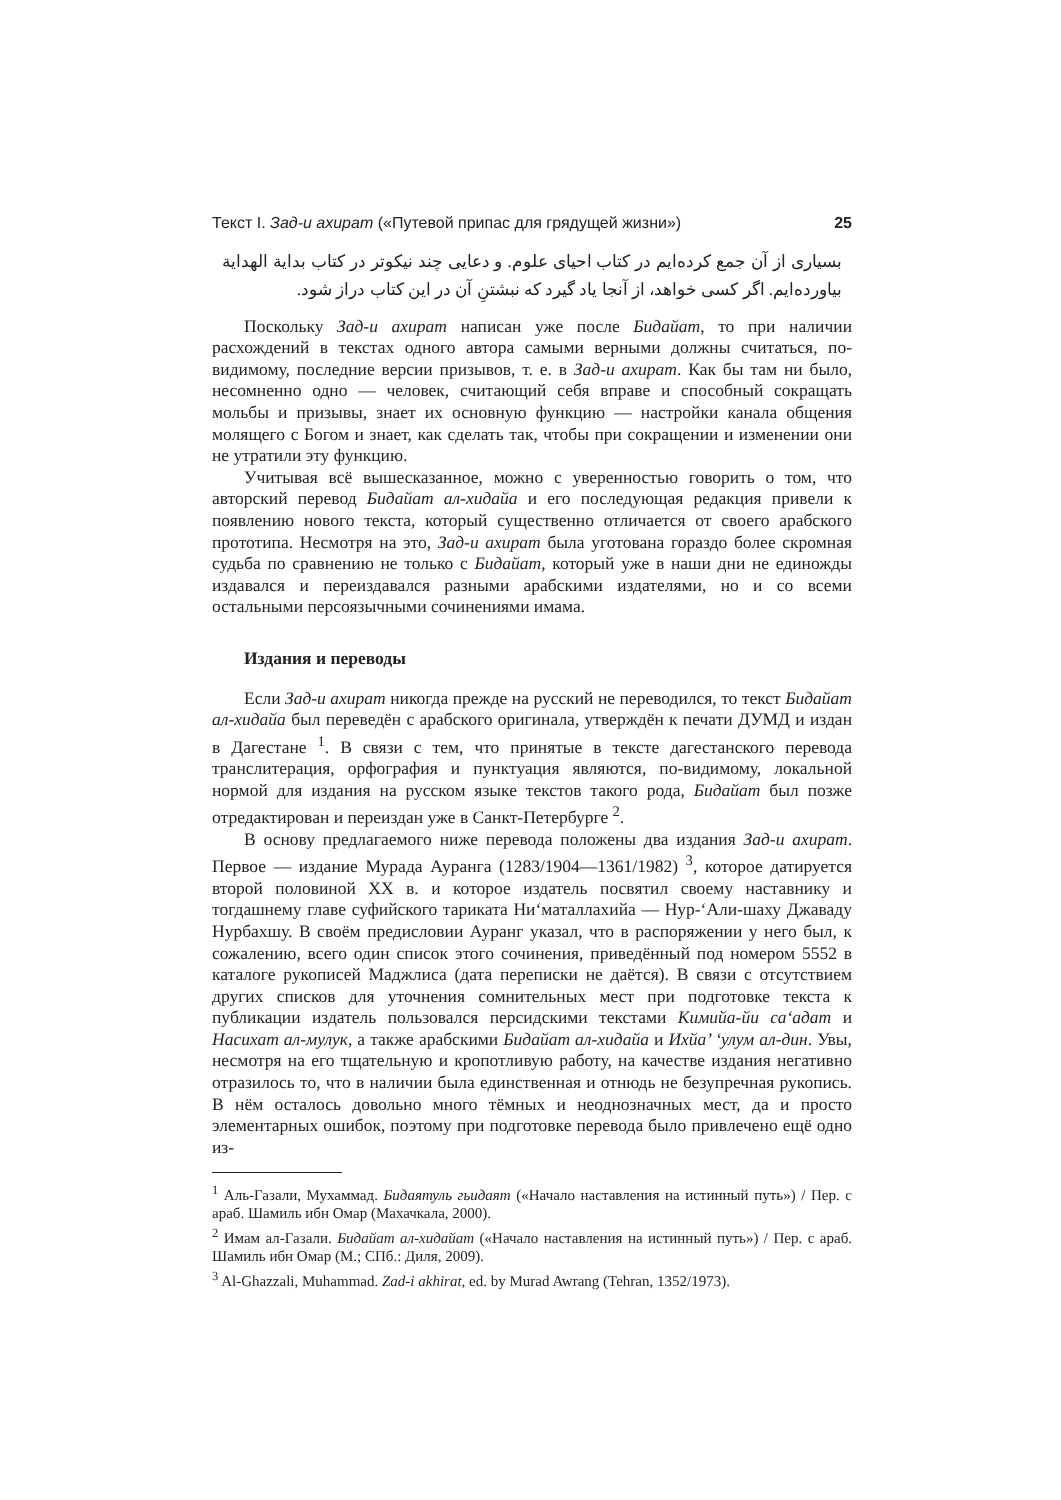Текст I. Зад-и ахират («Путевой припас для грядущей жизни») 25
بسیاری از آن جمع کرده‌ایم در کتاب احیای علوم. و دعایی چند نیکوتر در کتاب بدایة الهدایة بیاورده‌ایم. اگر کسی خواهد، از آنجا یاد گیرد که نبشتنِ آن در این کتاب دراز شود.
Поскольку Зад-и ахират написан уже после Бидайат, то при наличии расхождений в текстах одного автора самыми верными должны считаться, по-видимому, последние версии призывов, т. е. в Зад-и ахират. Как бы там ни было, несомненно одно — человек, считающий себя вправе и способный сокращать мольбы и призывы, знает их основную функцию — настройки канала общения молящего с Богом и знает, как сделать так, чтобы при сокращении и изменении они не утратили эту функцию.
Учитывая всё вышесказанное, можно с уверенностью говорить о том, что авторский перевод Бидайат ал-хидайа и его последующая редакция привели к появлению нового текста, который существенно отличается от своего арабского прототипа. Несмотря на это, Зад-и ахират была уготована гораздо более скромная судьба по сравнению не только с Бидайат, который уже в наши дни не единожды издавался и переиздавался разными арабскими издателями, но и со всеми остальными персоязычными сочинениями имама.
Издания и переводы
Если Зад-и ахират никогда прежде на русский не переводился, то текст Бидайат ал-хидайа был переведён с арабского оригинала, утверждён к печати ДУМД и издан в Дагестане <sup>1</sup>. В связи с тем, что принятые в тексте дагестанского перевода транслитерация, орфография и пунктуация являются, по-видимому, локальной нормой для издания на русском языке текстов такого рода, Бидайат был позже отредактирован и переиздан уже в Санкт-Петербурге <sup>2</sup>.
В основу предлагаемого ниже перевода положены два издания Зад-и ахират. Первое — издание Мурада Ауранга (1283/1904—1361/1982) <sup>3</sup>, которое датируется второй половиной XX в. и которое издатель посвятил своему наставнику и тогдашнему главе суфийского тариката Ни‘маталлахийа — Нур-‘Али-шаху Джаваду Нурбахшу. В своём предисловии Ауранг указал, что в распоряжении у него был, к сожалению, всего один список этого сочинения, приведённый под номером 5552 в каталоге рукописей Маджлиса (дата переписки не даётся). В связи с отсутствием других списков для уточнения сомнительных мест при подготовке текста к публикации издатель пользовался персидскими текстами Кимийа-йи са‘адат и Насихат ал-мулук, а также арабскими Бидайат ал-хидайа и Ихйа’ ‘улум ал-дин. Увы, несмотря на его тщательную и кропотливую работу, на качестве издания негативно отразилось то, что в наличии была единственная и отнюдь не безупречная рукопись. В нём осталось довольно много тёмных и неоднозначных мест, да и просто элементарных ошибок, поэтому при подготовке перевода было привлечено ещё одно из-
<sup>1</sup> Аль-Газали, Мухаммад. Бидаятуль гьидаят («Начало наставления на истинный путь») / Пер. с араб. Шамиль ибн Омар (Махачкала, 2000).
<sup>2</sup> Имам ал-Газали. Бидайат ал-хидайат («Начало наставления на истинный путь») / Пер. с араб. Шамиль ибн Омар (М.; СПб.: Диля, 2009).
<sup>3</sup> Al-Ghazzali, Muhammad. Zad-i akhirat, ed. by Murad Awrang (Tehran, 1352/1973).